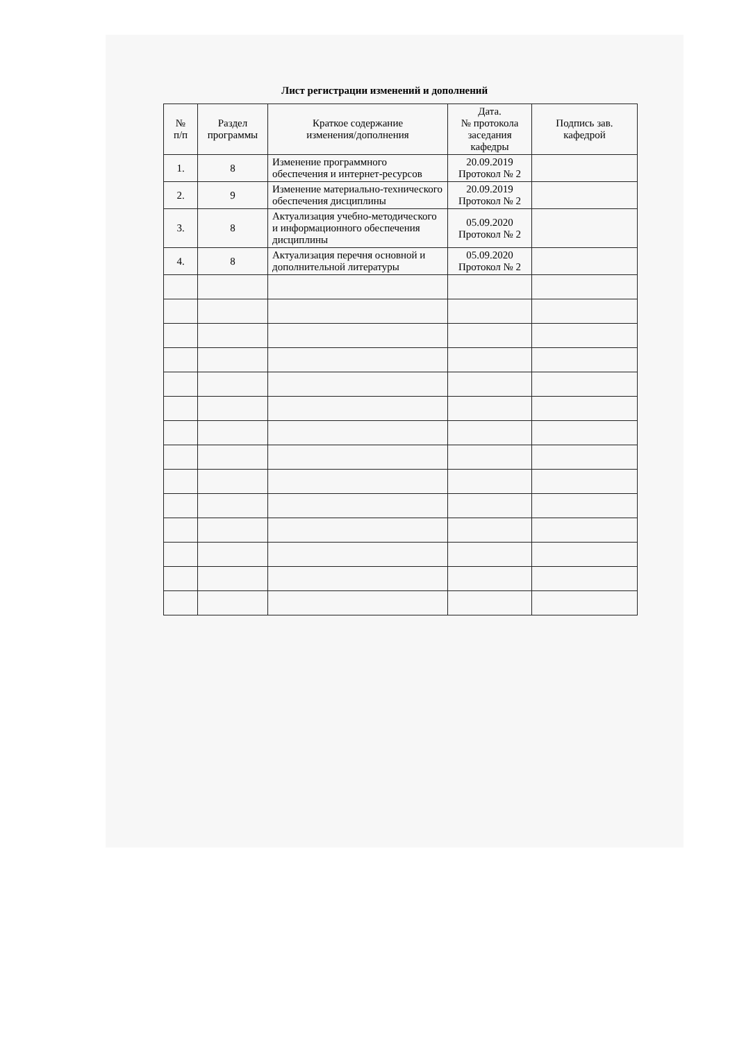Лист регистрации изменений и дополнений
| № п/п | Раздел программы | Краткое содержание изменения/дополнения | Дата. № протокола заседания кафедры | Подпись зав. кафедрой |
| --- | --- | --- | --- | --- |
| 1. | 8 | Изменение программного обеспечения и интернет-ресурсов | 20.09.2019 Протокол № 2 | |
| 2. | 9 | Изменение материально-технического обеспечения дисциплины | 20.09.2019 Протокол № 2 | |
| 3. | 8 | Актуализация учебно-методического и информационного обеспечения дисциплины | 05.09.2020 Протокол № 2 | |
| 4. | 8 | Актуализация перечня основной и дополнительной литературы | 05.09.2020 Протокол № 2 | |